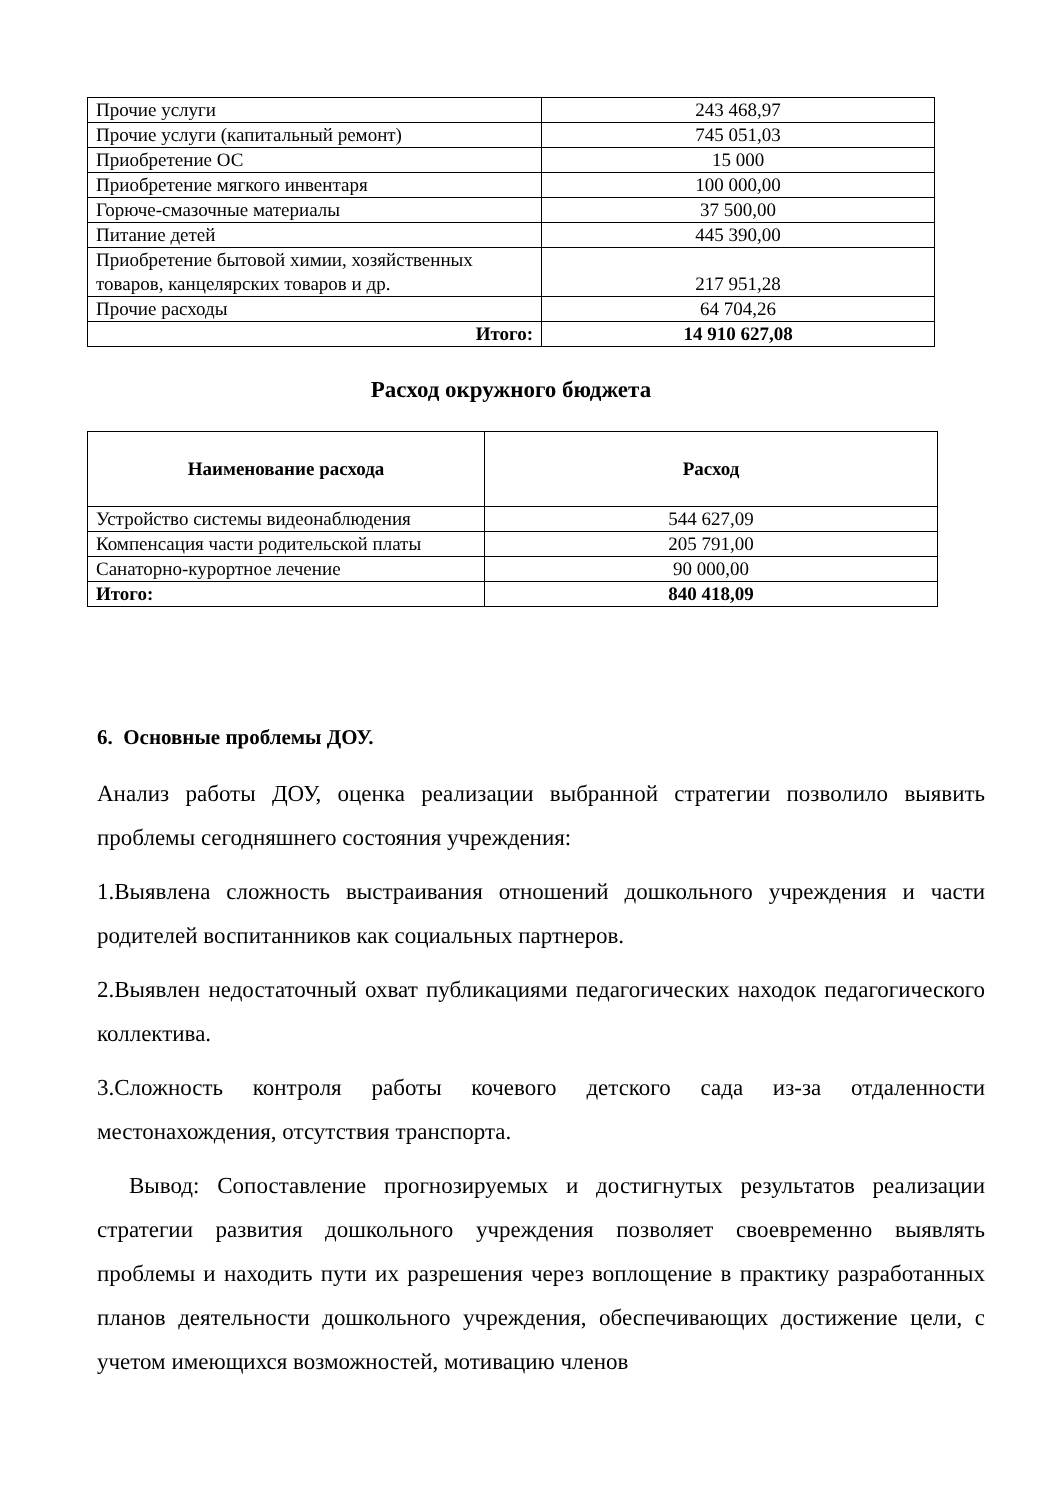| Прочие услуги | 243 468,97 |
| Прочие услуги (капитальный ремонт) | 745 051,03 |
| Приобретение ОС | 15 000 |
| Приобретение мягкого инвентаря | 100 000,00 |
| Горюче-смазочные материалы | 37 500,00 |
| Питание детей | 445 390,00 |
| Приобретение бытовой химии, хозяйственных товаров, канцелярских товаров и др. | 217 951,28 |
| Прочие расходы | 64 704,26 |
| Итого: | 14 910 627,08 |
Расход окружного бюджета
| Наименование расхода | Расход |
| --- | --- |
| Устройство системы видеонаблюдения | 544 627,09 |
| Компенсация части родительской платы | 205 791,00 |
| Санаторно-курортное лечение | 90 000,00 |
| Итого: | 840 418,09 |
6. Основные проблемы ДОУ.
Анализ работы ДОУ, оценка реализации выбранной стратегии позволило выявить проблемы сегодняшнего состояния учреждения:
1.Выявлена сложность выстраивания отношений дошкольного учреждения и части родителей воспитанников как социальных партнеров.
2.Выявлен недостаточный охват публикациями педагогических находок педагогического коллектива.
3.Сложность контроля работы кочевого детского сада из-за отдаленности местонахождения, отсутствия транспорта.
Вывод: Сопоставление прогнозируемых и достигнутых результатов реализации стратегии развития дошкольного учреждения позволяет своевременно выявлять проблемы и находить пути их разрешения через воплощение в практику разработанных планов деятельности дошкольного учреждения, обеспечивающих достижение цели, с учетом имеющихся возможностей, мотивацию членов